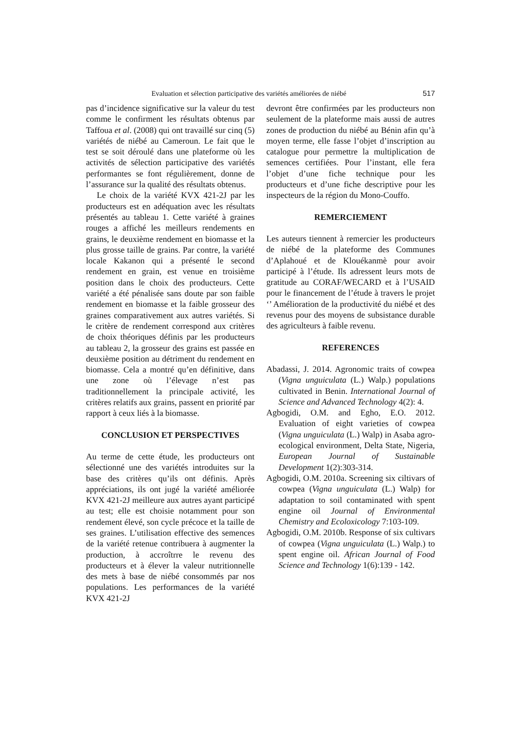Evaluation et sélection participative des variétés améliorées de niébé 517
pas d’incidence significative sur la valeur du test comme le confirment les résultats obtenus par Taffoua et al. (2008) qui ont travaillé sur cinq (5) variétés de niébé au Cameroun. Le fait que le test se soit déroulé dans une plateforme où les activités de sélection participative des variétés performantes se font régulièrement, donne de l’assurance sur la qualité des résultats obtenus.
Le choix de la variété KVX 421-2J par les producteurs est en adéquation avec les résultats présentés au tableau 1. Cette variété à graines rouges a affiché les meilleurs rendements en grains, le deuxième rendement en biomasse et la plus grosse taille de grains. Par contre, la variété locale Kakanon qui a présenté le second rendement en grain, est venue en troisième position dans le choix des producteurs. Cette variété a été pénalisée sans doute par son faible rendement en biomasse et la faible grosseur des graines comparativement aux autres variétés. Si le critère de rendement correspond aux critères de choix théoriques définis par les producteurs au tableau 2, la grosseur des grains est passée en deuxième position au détriment du rendement en biomasse. Cela a montré qu’en définitive, dans une zone où l’élevage n’est pas traditionnellement la principale activité, les critères relatifs aux grains, passent en priorité par rapport à ceux liés à la biomasse.
CONCLUSION ET PERSPECTIVES
Au terme de cette étude, les producteurs ont sélectionné une des variétés introduites sur la base des critères qu’ils ont définis. Après appréciations, ils ont jugé la variété améliorée KVX 421-2J meilleure aux autres ayant participé au test; elle est choisie notamment pour son rendement élevé, son cycle précoce et la taille de ses graines. L’utilisation effective des semences de la variété retenue contribuera à augmenter la production, à accroîtrre le revenu des producteurs et à élever la valeur nutritionnelle des mets à base de niébé consommés par nos populations. Les performances de la variété KVX 421-2J
devront être confirmées par les producteurs non seulement de la plateforme mais aussi de autres zones de production du niébé au Bénin afin qu’à moyen terme, elle fasse l’objet d’inscription au catalogue pour permettre la multiplication de semences certifiées. Pour l’instant, elle fera l’objet d’une fiche technique pour les producteurs et d’une fiche descriptive pour les inspecteurs de la région du Mono-Couffo.
REMERCIEMENT
Les auteurs tiennent à remercier les producteurs de niébé de la plateforme des Communes d’Aplahoué et de Klouékanmè pour avoir participé à l’étude. Ils adressent leurs mots de gratitude au CORAF/WECARD et à l’USAID pour le financement de l’étude à travers le projet ‘’ Amélioration de la productivité du niébé et des revenus pour des moyens de subsistance durable des agriculteurs à faible revenu.
REFERENCES
Abadassi, J. 2014. Agronomic traits of cowpea (Vigna unguiculata (L.) Walp.) populations cultivated in Benin. International Journal of Science and Advanced Technology 4(2): 4.
Agbogidi, O.M. and Egho, E.O. 2012. Evaluation of eight varieties of cowpea (Vigna unguiculata (L.) Walp) in Asaba agro-ecological environment, Delta State, Nigeria, European Journal of Sustainable Development 1(2):303-314.
Agbogidi, O.M. 2010a. Screening six ciltivars of cowpea (Vigna unguiculata (L.) Walp) for adaptation to soil contaminated with spent engine oil Journal of Environmental Chemistry and Ecoloxicology 7:103-109.
Agbogidi, O.M. 2010b. Response of six cultivars of cowpea (Vigna unguiculata (L.) Walp.) to spent engine oil. African Journal of Food Science and Technology 1(6):139 - 142.